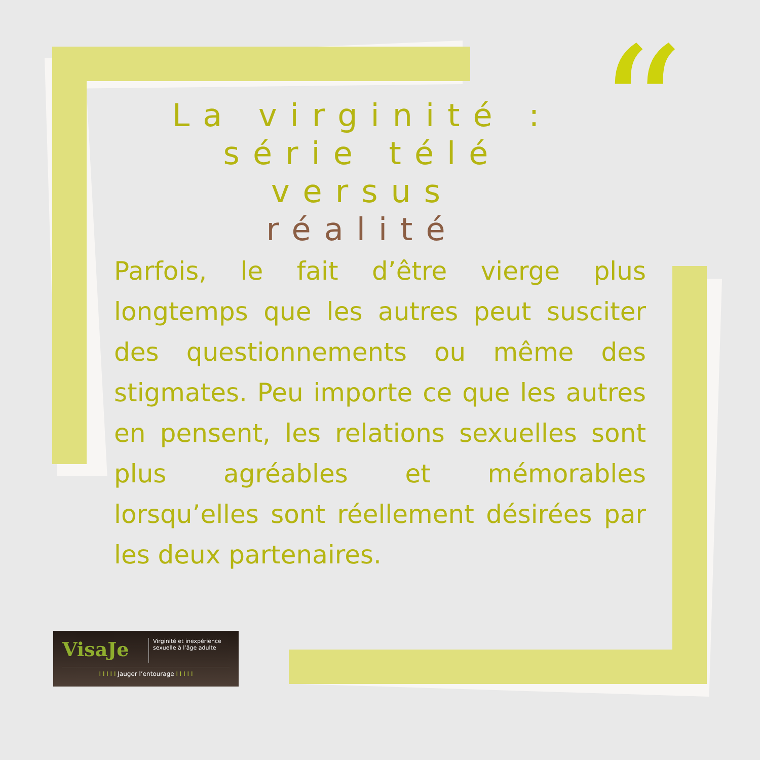“
La virginité :
série télé versus
réalité
Parfois, le fait d’être vierge plus longtemps que les autres peut susciter des questionnements ou même des stigmates. Peu importe ce que les autres en pensent, les relations sexuelles sont plus agréables et mémorables lorsqu’elles sont réellement désirées par les deux partenaires.
VisaJe
Virginité et inexpérience sexuelle à l’âge adulte
I I I I I Jauger l’entourage I I I I I